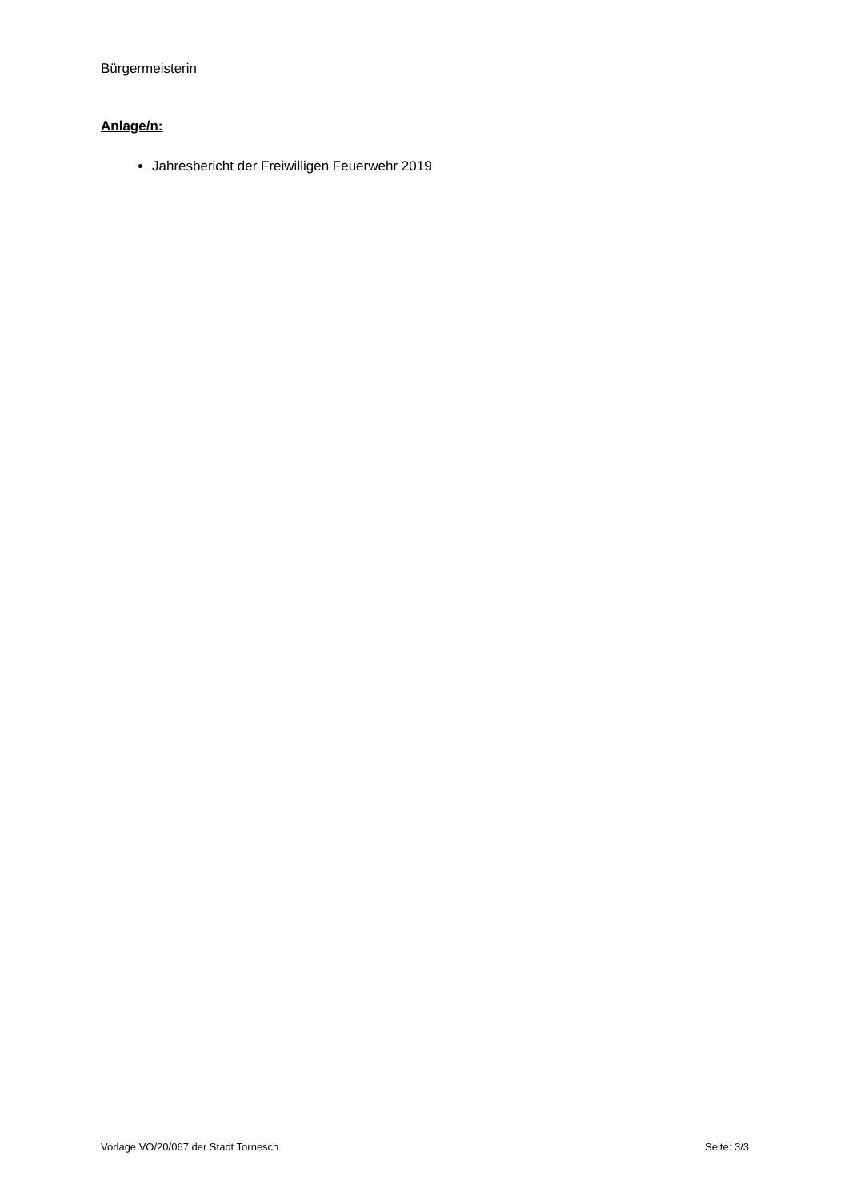Bürgermeisterin
Anlage/n:
Jahresbericht der Freiwilligen Feuerwehr 2019
Vorlage VO/20/067 der Stadt Tornesch Seite: 3/3